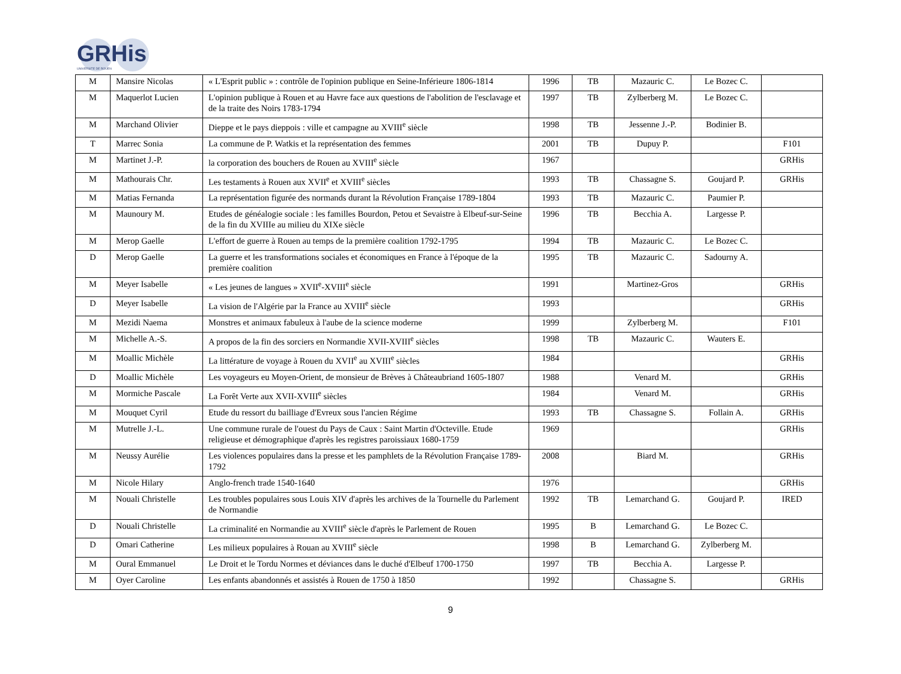GRHis
UNIVERSITE DE ROUEN
| M | Mansire Nicolas | « L'Esprit public » : contrôle de l'opinion publique en Seine-Inférieure 1806-1814 | 1996 | TB | Mazauric C. | Le Bozec C. | |
| M | Maquerlot Lucien | L'opinion publique à Rouen et au Havre face aux questions de l'abolition de l'esclavage et de la traite des Noirs 1783-1794 | 1997 | TB | Zylberberg M. | Le Bozec C. | |
| M | Marchand Olivier | Dieppe et le pays dieppois : ville et campagne au XVIII<sup>e</sup> siècle | 1998 | TB | Jessenne J.-P. | Bodinier B. | |
| T | Marrec Sonia | La commune de P. Watkis et la représentation des femmes | 2001 | TB | Dupuy P. | | F101 |
| M | Martinet J.-P. | la corporation des bouchers de Rouen au XVIII<sup>e</sup> siècle | 1967 | | | | GRHis |
| M | Mathourais Chr. | Les testaments à Rouen aux XVII<sup>e</sup> et XVIII<sup>e</sup> siècles | 1993 | TB | Chassagne S. | Goujard P. | GRHis |
| M | Matias Fernanda | La représentation figurée des normands durant la Révolution Française 1789-1804 | 1993 | TB | Mazauric C. | Paumier P. | |
| M | Maunoury M. | Etudes de généalogie sociale : les familles Bourdon, Petou et Sevaistre à Elbeuf-sur-Seine de la fin du XVIIIe au milieu du XIXe siècle | 1996 | TB | Becchia A. | Largesse P. | |
| M | Merop Gaelle | L'effort de guerre à Rouen au temps de la première coalition 1792-1795 | 1994 | TB | Mazauric C. | Le Bozec C. | |
| D | Merop Gaelle | La guerre et les transformations sociales et économiques en France à l'époque de la première coalition | 1995 | TB | Mazauric C. | Sadourny A. | |
| M | Meyer Isabelle | « Les jeunes de langues » XVII<sup>e</sup>-XVIII<sup>e</sup> siècle | 1991 | | Martinez-Gros | | GRHis |
| D | Meyer Isabelle | La vision de l'Algérie par la France au XVIII<sup>e</sup> siècle | 1993 | | | | GRHis |
| M | Mezidi Naema | Monstres et animaux fabuleux à l'aube de la science moderne | 1999 | | Zylberberg M. | | F101 |
| M | Michelle A.-S. | A propos de la fin des sorciers en Normandie XVII-XVIII<sup>e</sup> siècles | 1998 | TB | Mazauric C. | Wauters E. | |
| M | Moallic Michèle | La littérature de voyage à Rouen du XVII<sup>e</sup> au XVIII<sup>e</sup> siècles | 1984 | | | | GRHis |
| D | Moallic Michèle | Les voyageurs eu Moyen-Orient, de monsieur de Brèves à Châteaubriand 1605-1807 | 1988 | | Venard M. | | GRHis |
| M | Mormiche Pascale | La Forêt Verte aux XVII-XVIII<sup>e</sup> siècles | 1984 | | Venard M. | | GRHis |
| M | Mouquet Cyril | Etude du ressort du bailliage d'Evreux sous l'ancien Régime | 1993 | TB | Chassagne S. | Follain A. | GRHis |
| M | Mutrelle J.-L. | Une commune rurale de l'ouest du Pays de Caux : Saint Martin d'Octeville. Etude religieuse et démographique d'après les registres paroissiaux 1680-1759 | 1969 | | | | GRHis |
| M | Neussy Aurélie | Les violences populaires dans la presse et les pamphlets de la Révolution Française 1789-1792 | 2008 | | Biard M. | | GRHis |
| M | Nicole Hilary | Anglo-french trade 1540-1640 | 1976 | | | | GRHis |
| M | Nouali Christelle | Les troubles populaires sous Louis XIV d'après les archives de la Tournelle du Parlement de Normandie | 1992 | TB | Lemarchand G. | Goujard P. | IRED |
| D | Nouali Christelle | La criminalité en Normandie au XVIII<sup>e</sup> siècle d'après le Parlement de Rouen | 1995 | B | Lemarchand G. | Le Bozec C. | |
| D | Omari Catherine | Les milieux populaires à Rouan au XVIII<sup>e</sup> siècle | 1998 | B | Lemarchand G. | Zylberberg M. | |
| M | Oural Emmanuel | Le Droit et le Tordu Normes et déviances dans le duché d'Elbeuf 1700-1750 | 1997 | TB | Becchia A. | Largesse P. | |
| M | Oyer Caroline | Les enfants abandonnés et assistés à Rouen de 1750 à 1850 | 1992 | | Chassagne S. | | GRHis |
9